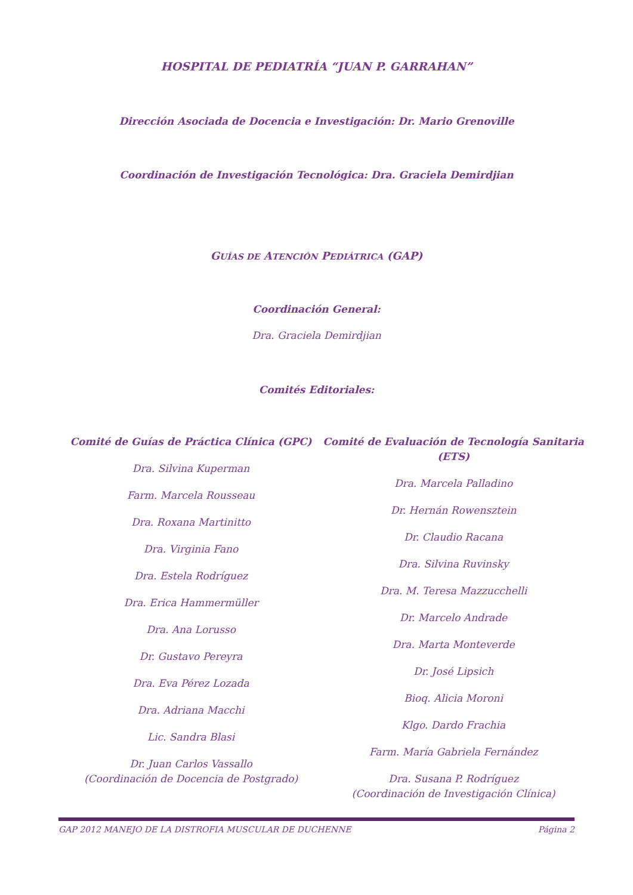HOSPITAL DE PEDIATRÍA “JUAN P. GARRAHAN”
Dirección Asociada de Docencia e Investigación: Dr. Mario Grenoville
Coordinación de Investigación Tecnológica: Dra. Graciela Demirdjian
GUÍAS DE ATENCIÓN PEDIÁTRICA (GAP)
Coordinación General:
Dra. Graciela Demirdjian
Comités Editoriales:
Comité de Guías de Práctica Clínica (GPC)
Dra. Silvina Kuperman
Farm. Marcela Rousseau
Dra. Roxana Martinitto
Dra. Virginia Fano
Dra. Estela Rodríguez
Dra. Erica Hammermüller
Dra. Ana Lorusso
Dr. Gustavo Pereyra
Dra. Eva Pérez Lozada
Dra. Adriana Macchi
Lic. Sandra Blasi
Dr. Juan Carlos Vassallo
(Coordinación de Docencia de Postgrado)
Comité de Evaluación de Tecnología Sanitaria (ETS)
Dra. Marcela Palladino
Dr. Hernán Rowensztein
Dr. Claudio Racana
Dra. Silvina Ruvinsky
Dra. M. Teresa Mazzucchelli
Dr. Marcelo Andrade
Dra. Marta Monteverde
Dr. José Lipsich
Bioq. Alicia Moroni
Klgo. Dardo Frachia
Farm. María Gabriela Fernández
Dra. Susana P. Rodríguez
(Coordinación de Investigación Clínica)
GAP 2012 MANEJO DE LA DISTROFIA MUSCULAR DE DUCHENNE Página 2